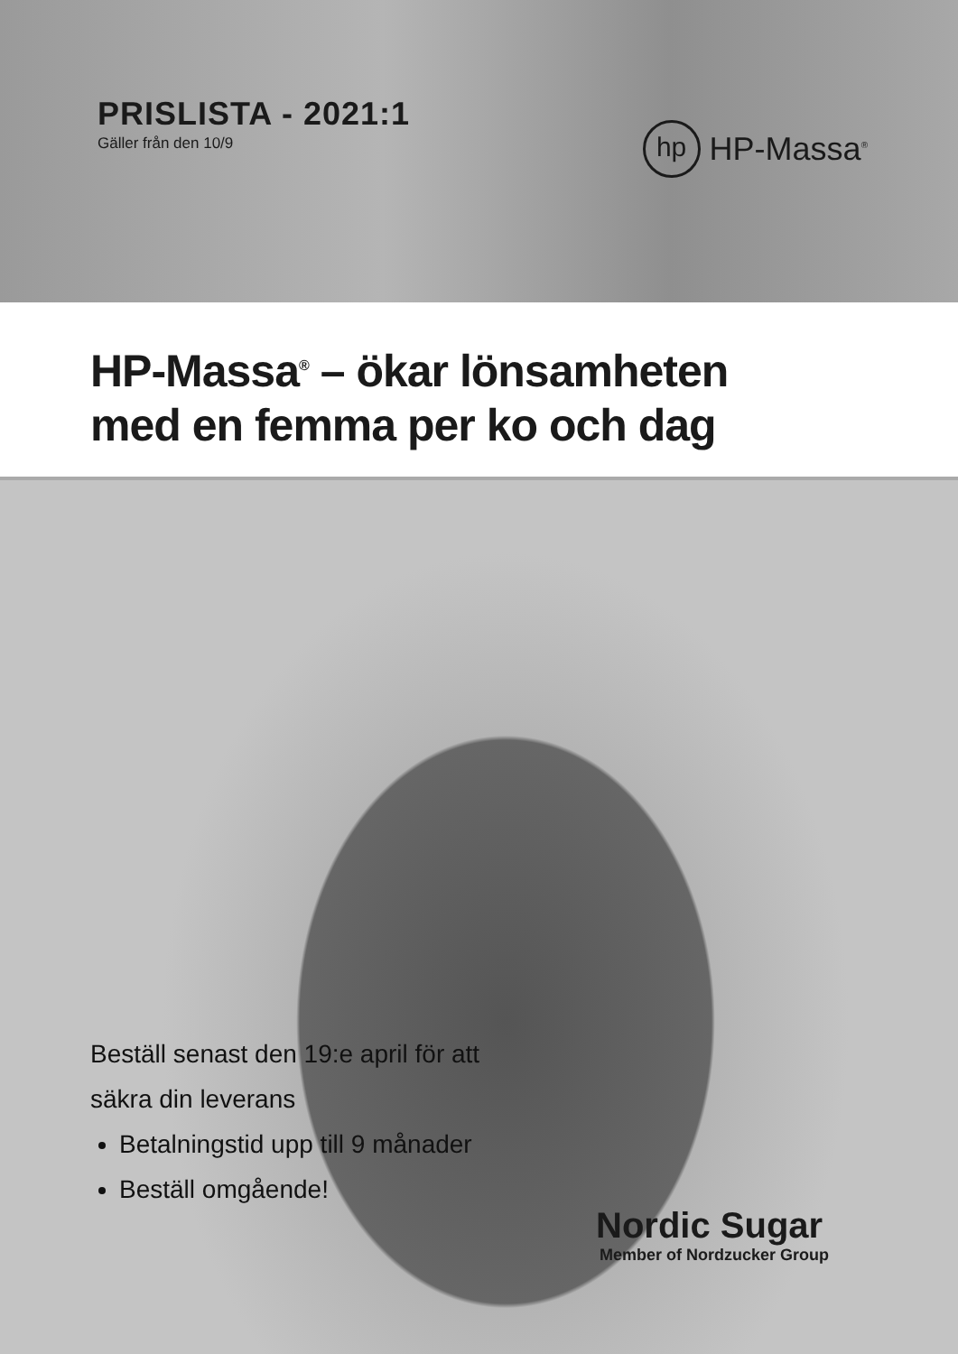PRISLISTA - 2021:1
Gäller från den 10/9
hp
HP-Massa<sup>®</sup>
HP-Massa<sup>®</sup> – ökar lönsamheten
med en femma per ko och dag
Beställ senast den 19:e april för att
säkra din leverans
Betalningstid upp till 9 månader
Beställ omgående!
Nordic Sugar
Member of Nordzucker Group